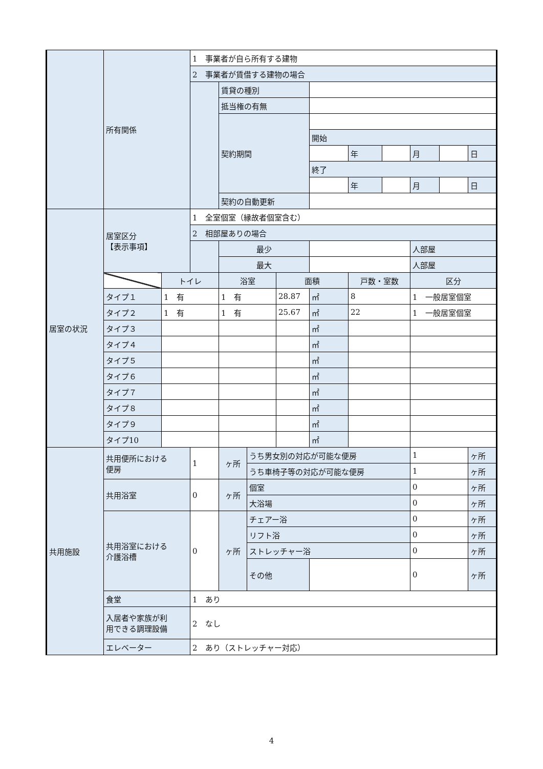| | 所有関係 | | 1 事業者が自ら所有する建物 | | | | | | | | | |
| | | | 2 事業者が賃借する建物の場合 | | | | | | | | | |
| | | | | 賃貸の種別 | | | | | | | | |
| | | | | 抵当権の有無 | | | | | | | | |
| | | | | 契約期間 | | | | | | | | |
| | | | | | | | 開始 | | | | | |
| | | | | | | | | 年 | | 月 | | 日 |
| | | | | | | | 終了 | | | | | |
| | | | | | | | | 年 | | 月 | | 日 |
| | | | | 契約の自動更新 | | | | | | | | |
| 居室の状況 | 居室区分 【表示事項】 | | 1 全室個室（縁故者個室含む） | | | | | | | | | |
| | | | 2 相部屋ありの場合 | | | | | | | | | |
| | | | | 最少 | | | | | | 人部屋 | | |
| | | | | 最大 | | | | | | 人部屋 | | |
| | | トイレ | | 浴室 | | 面積 | | 戸数・室数 | | 区分 | | |
| | タイプ１ | 1 有 | | 1 有 | | 28.87 | ㎡ | 8 | | 1 一般居室個室 | | |
| | タイプ２ | 1 有 | | 1 有 | | 25.67 | ㎡ | 22 | | 1 一般居室個室 | | |
| | タイプ３ | | | | | | ㎡ | | | | | |
| | タイプ４ | | | | | | ㎡ | | | | | |
| | タイプ５ | | | | | | ㎡ | | | | | |
| | タイプ６ | | | | | | ㎡ | | | | | |
| | タイプ７ | | | | | | ㎡ | | | | | |
| | タイプ８ | | | | | | ㎡ | | | | | |
| | タイプ９ | | | | | | ㎡ | | | | | |
| | タイプ10 | | | | | | ㎡ | | | | | |
| 共用施設 | 共用便所における 便房 | | 1 | ヶ所 | うち男女別の対応が可能な便房 | | | | | 1 | | ヶ所 |
| | | | | | うち車椅子等の対応が可能な便房 | | | | | 1 | | ヶ所 |
| | 共用浴室 | | 0 | ヶ所 | 個室 | | | | | 0 | | ヶ所 |
| | | | | | 大浴場 | | | | | 0 | | ヶ所 |
| | 共用浴室における 介護浴槽 | | 0 | ヶ所 | チェアー浴 | | | | | 0 | | ヶ所 |
| | | | | | リフト浴 | | | | | 0 | | ヶ所 |
| | | | | | ストレッチャー浴 | | | | | 0 | | ヶ所 |
| | | | | | その他 | | | | | 0 | | ヶ所 |
| | 食堂 | | 1 あり | | | | | | | | | |
| | 入居者や家族が利 用できる調理設備 | | 2 なし | | | | | | | | | |
| | エレベーター | | 2 あり（ストレッチャー対応） | | | | | | | | | |
4